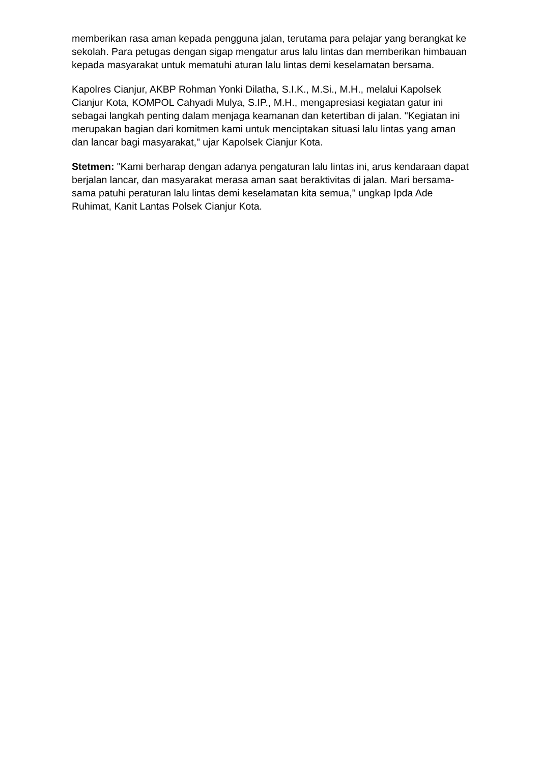memberikan rasa aman kepada pengguna jalan, terutama para pelajar yang berangkat ke sekolah. Para petugas dengan sigap mengatur arus lalu lintas dan memberikan himbauan kepada masyarakat untuk mematuhi aturan lalu lintas demi keselamatan bersama.
Kapolres Cianjur, AKBP Rohman Yonki Dilatha, S.I.K., M.Si., M.H., melalui Kapolsek Cianjur Kota, KOMPOL Cahyadi Mulya, S.IP., M.H., mengapresiasi kegiatan gatur ini sebagai langkah penting dalam menjaga keamanan dan ketertiban di jalan. "Kegiatan ini merupakan bagian dari komitmen kami untuk menciptakan situasi lalu lintas yang aman dan lancar bagi masyarakat," ujar Kapolsek Cianjur Kota.
Stetmen: "Kami berharap dengan adanya pengaturan lalu lintas ini, arus kendaraan dapat berjalan lancar, dan masyarakat merasa aman saat beraktivitas di jalan. Mari bersama-sama patuhi peraturan lalu lintas demi keselamatan kita semua," ungkap Ipda Ade Ruhimat, Kanit Lantas Polsek Cianjur Kota.